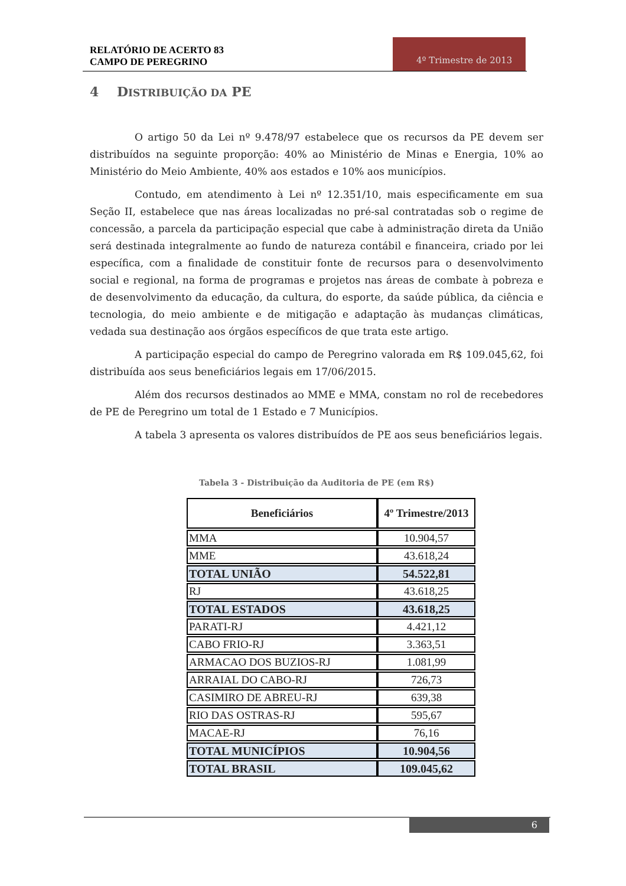RELATÓRIO DE ACERTO 83
CAMPO DE PEREGRINO
4º Trimestre de 2013
4 DISTRIBUIÇÃO DA PE
O artigo 50 da Lei nº 9.478/97 estabelece que os recursos da PE devem ser distribuídos na seguinte proporção: 40% ao Ministério de Minas e Energia, 10% ao Ministério do Meio Ambiente, 40% aos estados e 10% aos municípios.
Contudo, em atendimento à Lei nº 12.351/10, mais especificamente em sua Seção II, estabelece que nas áreas localizadas no pré-sal contratadas sob o regime de concessão, a parcela da participação especial que cabe à administração direta da União será destinada integralmente ao fundo de natureza contábil e financeira, criado por lei específica, com a finalidade de constituir fonte de recursos para o desenvolvimento social e regional, na forma de programas e projetos nas áreas de combate à pobreza e de desenvolvimento da educação, da cultura, do esporte, da saúde pública, da ciência e tecnologia, do meio ambiente e de mitigação e adaptação às mudanças climáticas, vedada sua destinação aos órgãos específicos de que trata este artigo.
A participação especial do campo de Peregrino valorada em R$ 109.045,62, foi distribuída aos seus beneficiários legais em 17/06/2015.
Além dos recursos destinados ao MME e MMA, constam no rol de recebedores de PE de Peregrino um total de 1 Estado e 7 Municípios.
A tabela 3 apresenta os valores distribuídos de PE aos seus beneficiários legais.
Tabela 3 - Distribuição da Auditoria de PE (em R$)
| Beneficiários | 4º Trimestre/2013 |
| --- | --- |
| MMA | 10.904,57 |
| MME | 43.618,24 |
| TOTAL UNIÃO | 54.522,81 |
| RJ | 43.618,25 |
| TOTAL ESTADOS | 43.618,25 |
| PARATI-RJ | 4.421,12 |
| CABO FRIO-RJ | 3.363,51 |
| ARMACAO DOS BUZIOS-RJ | 1.081,99 |
| ARRAIAL DO CABO-RJ | 726,73 |
| CASIMIRO DE ABREU-RJ | 639,38 |
| RIO DAS OSTRAS-RJ | 595,67 |
| MACAE-RJ | 76,16 |
| TOTAL MUNICÍPIOS | 10.904,56 |
| TOTAL BRASIL | 109.045,62 |
6